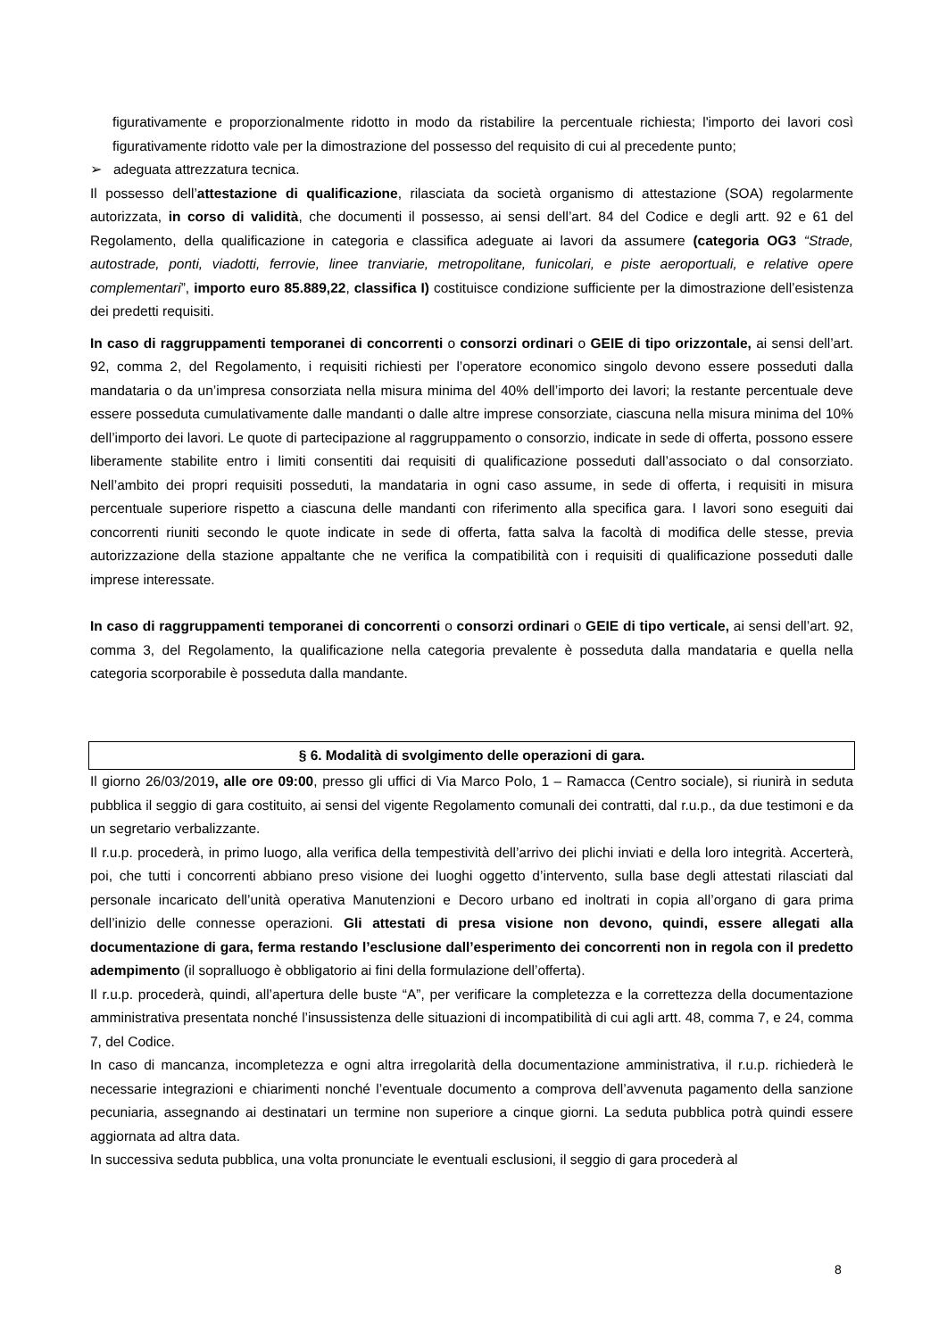figurativamente e proporzionalmente ridotto in modo da ristabilire la percentuale richiesta; l'importo dei lavori così figurativamente ridotto vale per la dimostrazione del possesso del requisito di cui al precedente punto;
➢ adeguata attrezzatura tecnica.
Il possesso dell’attestazione di qualificazione, rilasciata da società organismo di attestazione (SOA) regolarmente autorizzata, in corso di validità, che documenti il possesso, ai sensi dell’art. 84 del Codice e degli artt. 92 e 61 del Regolamento, della qualificazione in categoria e classifica adeguate ai lavori da assumere (categoria OG3 “Strade, autostrade, ponti, viadotti, ferrovie, linee tranviarie, metropolitane, funicolari, e piste aeroportuali, e relative opere complementari”, importo euro 85.889,22, classifica I) costituisce condizione sufficiente per la dimostrazione dell’esistenza dei predetti requisiti.
In caso di raggruppamenti temporanei di concorrenti o consorzi ordinari o GEIE di tipo orizzontale, ai sensi dell’art. 92, comma 2, del Regolamento, i requisiti richiesti per l’operatore economico singolo devono essere posseduti dalla mandataria o da un’impresa consorziata nella misura minima del 40% dell’importo dei lavori; la restante percentuale deve essere posseduta cumulativamente dalle mandanti o dalle altre imprese consorziate, ciascuna nella misura minima del 10% dell’importo dei lavori. Le quote di partecipazione al raggruppamento o consorzio, indicate in sede di offerta, possono essere liberamente stabilite entro i limiti consentiti dai requisiti di qualificazione posseduti dall’associato o dal consorziato. Nell’ambito dei propri requisiti posseduti, la mandataria in ogni caso assume, in sede di offerta, i requisiti in misura percentuale superiore rispetto a ciascuna delle mandanti con riferimento alla specifica gara. I lavori sono eseguiti dai concorrenti riuniti secondo le quote indicate in sede di offerta, fatta salva la facoltà di modifica delle stesse, previa autorizzazione della stazione appaltante che ne verifica la compatibilità con i requisiti di qualificazione posseduti dalle imprese interessate.
In caso di raggruppamenti temporanei di concorrenti o consorzi ordinari o GEIE di tipo verticale, ai sensi dell’art. 92, comma 3, del Regolamento, la qualificazione nella categoria prevalente è posseduta dalla mandataria e quella nella categoria scorporabile è posseduta dalla mandante.
§ 6. Modalità di svolgimento delle operazioni di gara.
Il giorno 26/03/2019, alle ore 09:00, presso gli uffici di Via Marco Polo, 1 – Ramacca (Centro sociale), si riunirà in seduta pubblica il seggio di gara costituito, ai sensi del vigente Regolamento comunali dei contratti, dal r.u.p., da due testimoni e da un segretario verbalizzante.
Il r.u.p. procederà, in primo luogo, alla verifica della tempestività dell’arrivo dei plichi inviati e della loro integrità. Accerterà, poi, che tutti i concorrenti abbiano preso visione dei luoghi oggetto d’intervento, sulla base degli attestati rilasciati dal personale incaricato dell’unità operativa Manutenzioni e Decoro urbano ed inoltrati in copia all’organo di gara prima dell’inizio delle connesse operazioni. Gli attestati di presa visione non devono, quindi, essere allegati alla documentazione di gara, ferma restando l’esclusione dall’esperimento dei concorrenti non in regola con il predetto adempimento (il sopralluogo è obbligatorio ai fini della formulazione dell’offerta).
Il r.u.p. procederà, quindi, all’apertura delle buste “A”, per verificare la completezza e la correttezza della documentazione amministrativa presentata nonché l’insussistenza delle situazioni di incompatibilità di cui agli artt. 48, comma 7, e 24, comma 7, del Codice.
In caso di mancanza, incompletezza e ogni altra irregolarità della documentazione amministrativa, il r.u.p. richiederà le necessarie integrazioni e chiarimenti nonché l’eventuale documento a comprova dell’avvenuta pagamento della sanzione pecuniaria, assegnando ai destinatari un termine non superiore a cinque giorni. La seduta pubblica potrà quindi essere aggiornata ad altra data.
In successiva seduta pubblica, una volta pronunciate le eventuali esclusioni, il seggio di gara procederà al
8